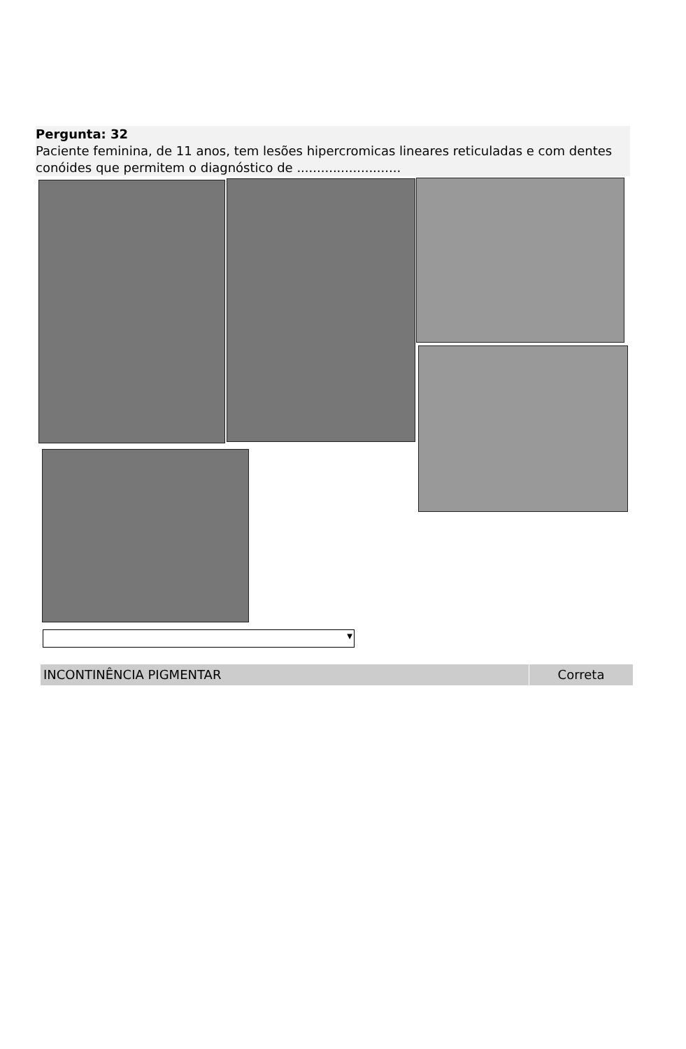Pergunta: 32
Paciente feminina, de 11 anos, tem lesões hipercromicas lineares reticuladas e com dentes conóides que permitem o diagnóstico de ..........................
▼
INCONTINÊNCIA PIGMENTAR Correta